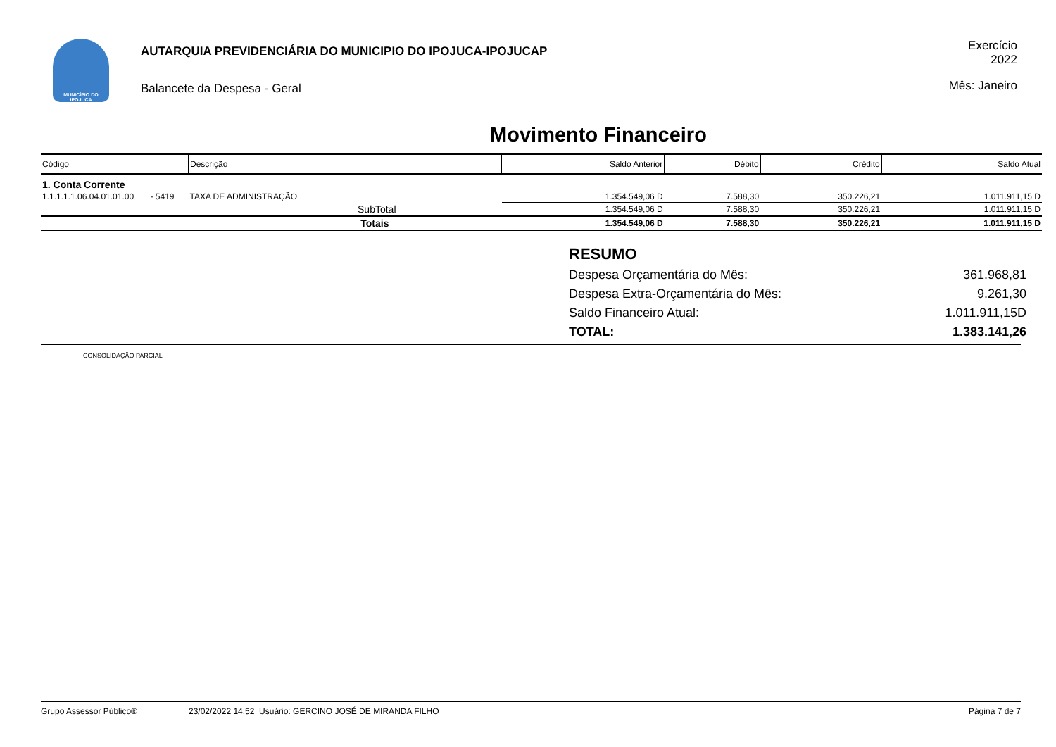MUNICÍPIO DO IPOJUCA
AUTARQUIA PREVIDENCIÁRIA DO MUNICIPIO DO IPOJUCA-IPOJUCAP
Balancete da Despesa - Geral
Exercício
2022
Mês: Janeiro
Movimento Financeiro
| Código | Descrição | Saldo Anterior | Débito | Crédito | Saldo Atual |
| --- | --- | --- | --- | --- | --- |
| 1. Conta Corrente | | | | | |
| 1.1.1.1.1.06.04.01.01.00 - 5419 | TAXA DE ADMINISTRAÇÃO | 1.354.549,06 D | 7.588,30 | 350.226,21 | 1.011.911,15 D |
| | SubTotal | 1.354.549,06 D | 7.588,30 | 350.226,21 | 1.011.911,15 D |
| | Totais | 1.354.549,06 D | 7.588,30 | 350.226,21 | 1.011.911,15 D |
RESUMO
Despesa Orçamentária do Mês: 361.968,81
Despesa Extra-Orçamentária do Mês: 9.261,30
Saldo Financeiro Atual: 1.011.911,15D
TOTAL: 1.383.141,26
CONSOLIDAÇÃO PARCIAL
Grupo Assessor Público® 23/02/2022 14:52 Usuário: GERCINO JOSÉ DE MIRANDA FILHO Página 7 de 7